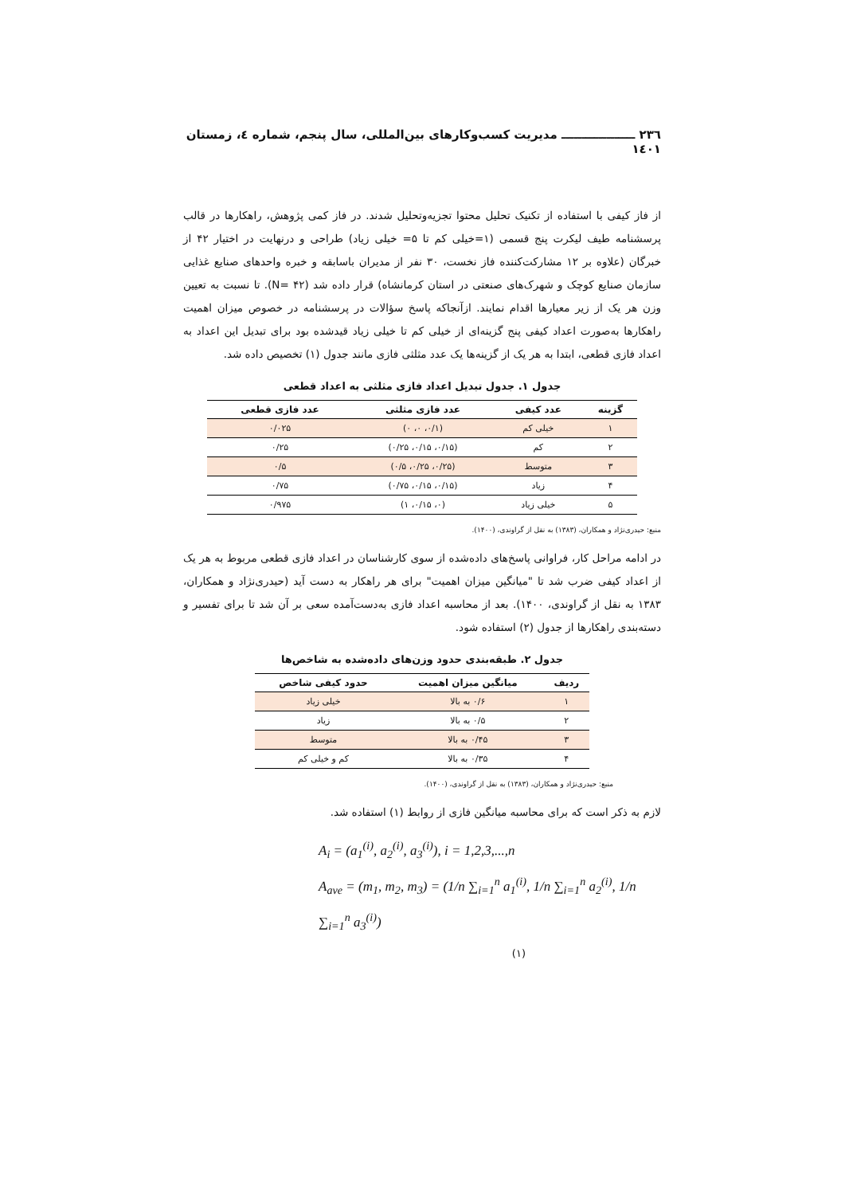۲۳٦ ــــــــــــــــــ مدیریت کسب‌وکارهای بین‌المللی، سال پنجم، شماره ٤، زمستان ۱٤۰۱
از فاز کیفی با استفاده از تکنیک تحلیل محتوا تجزیه‌وتحلیل شدند. در فاز کمی پژوهش، راهکارها در قالب پرسشنامه طیف لیکرت پنج قسمی (۱=خیلی کم تا ۵= خیلی زیاد) طراحی و درنهایت در اختیار ۴۲ از خبرگان (علاوه بر ۱۲ مشارکت‌کننده فاز نخست، ۳۰ نفر از مدیران باسابقه و خبره واحدهای صنایع غذایی سازمان صنایع کوچک و شهرک‌های صنعتی در استان کرمانشاه) قرار داده شد (N= ۴۲). تا نسبت به تعیین وزن هر یک از زیر معیارها اقدام نمایند. ازآنجاکه پاسخ سؤالات در پرسشنامه در خصوص میزان اهمیت راهکارها به‌صورت اعداد کیفی پنج گزینه‌ای از خیلی کم تا خیلی زیاد قیدشده بود برای تبدیل این اعداد به اعداد فازی قطعی، ابتدا به هر یک از گزینه‌ها یک عدد مثلثی فازی مانند جدول (۱) تخصیص داده شد.
جدول ۱. جدول تبدیل اعداد فازی مثلثی به اعداد قطعی
| گزینه | عدد کیفی | عدد فازی مثلثی | عدد فازی قطعی |
| --- | --- | --- | --- |
| ۱ | خیلی کم | (۰/۱، ۰، ۰) | ۰/۰۲۵ |
| ۲ | کم | (۰/۱۵، ۰/۱۵، ۰/۲۵) | ۰/۲۵ |
| ۳ | متوسط | (۰/۲۵، ۰/۲۵، ۰/۵) | ۰/۵ |
| ۴ | زیاد | (۰/۱۵، ۰/۱۵، ۰/۷۵) | ۰/۷۵ |
| ۵ | خیلی زیاد | (۰، ۰/۱۵، ۱) | ۰/۹۷۵ |
منبع: حیدری‌نژاد و همکاران، (۱۳۸۳) به نقل از گراوندی، (۱۴۰۰).
در ادامه مراحل کار، فراوانی پاسخ‌های داده‌شده از سوی کارشناسان در اعداد فازی قطعی مربوط به هر یک از اعداد کیفی ضرب شد تا "میانگین میزان اهمیت" برای هر راهکار به دست آید (حیدری‌نژاد و همکاران، ۱۳۸۳ به نقل از گراوندی، ۱۴۰۰). بعد از محاسبه اعداد فازی به‌دست‌آمده سعی بر آن شد تا برای تفسیر و دسته‌بندی راهکارها از جدول (۲) استفاده شود.
جدول ۲. طبقه‌بندی حدود وزن‌های داده‌شده به شاخص‌ها
| ردیف | میانگین میزان اهمیت | حدود کیفی شاخص |
| --- | --- | --- |
| ۱ | ۰/۶ به بالا | خیلی زیاد |
| ۲ | ۰/۵ به بالا | زیاد |
| ۳ | ۰/۴۵ به بالا | متوسط |
| ۴ | ۰/۳۵ به بالا | کم و خیلی کم |
منبع: حیدری‌نژاد و همکاران، (۱۳۸۳) به نقل از گراوندی، (۱۴۰۰).
لازم به ذکر است که برای محاسبه میانگین فازی از روابط (۱) استفاده شد.
A<sub>i</sub> = (a<sub>1</sub><sup>(i)</sup>, a<sub>2</sub><sup>(i)</sup>, a<sub>3</sub><sup>(i)</sup>), i = 1,2,3,...,n
A<sub>ave</sub> = (m<sub>1</sub>, m<sub>2</sub>, m<sub>3</sub>) = (1/n ∑<sub>i=1</sub><sup>n</sup> a<sub>1</sub><sup>(i)</sup>, 1/n ∑<sub>i=1</sub><sup>n</sup> a<sub>2</sub><sup>(i)</sup>, 1/n ∑<sub>i=1</sub><sup>n</sup> a<sub>3</sub><sup>(i)</sup>)
(۱)